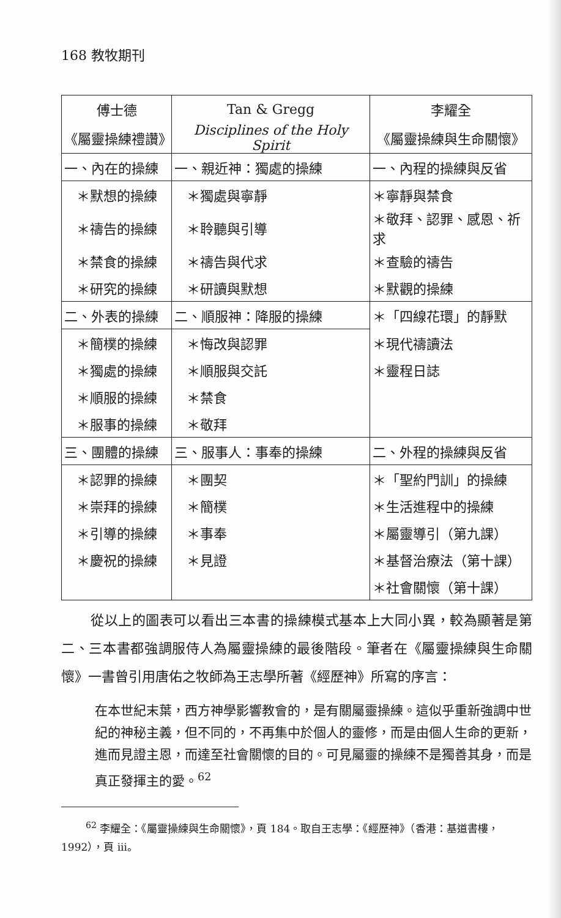168 教牧期刊
| 傅士德 | Tan & Gregg | 李耀全 |
| 《屬靈操練禮讚》 | Disciplines of the Holy Spirit | 《屬靈操練與生命關懷》 |
| 一、內在的操練 | 一、親近神：獨處的操練 | 一、內程的操練與反省 |
| ＊默想的操練 | ＊獨處與寧靜 | ＊寧靜與禁食 |
| ＊禱告的操練 | ＊聆聽與引導 | ＊敬拜、認罪、感恩、祈求 |
| ＊禁食的操練 | ＊禱告與代求 | ＊查驗的禱告 |
| ＊研究的操練 | ＊研讀與默想 | ＊默觀的操練 |
| 二、外表的操練 | 二、順服神：降服的操練 | ＊「四線花環」的靜默 |
| ＊簡樸的操練 | ＊悔改與認罪 | ＊現代禱讀法 |
| ＊獨處的操練 | ＊順服與交託 | ＊靈程日誌 |
| ＊順服的操練 | ＊禁食 | |
| ＊服事的操練 | ＊敬拜 | |
| 三、團體的操練 | 三、服事人：事奉的操練 | 二、外程的操練與反省 |
| ＊認罪的操練 | ＊團契 | ＊「聖約門訓」的操練 |
| ＊崇拜的操練 | ＊簡樸 | ＊生活進程中的操練 |
| ＊引導的操練 | ＊事奉 | ＊屬靈導引（第九課） |
| ＊慶祝的操練 | ＊見證 | ＊基督治療法（第十課） |
| | | ＊社會關懷（第十課） |
從以上的圖表可以看出三本書的操練模式基本上大同小異，較為顯著是第二、三本書都強調服侍人為屬靈操練的最後階段。筆者在《屬靈操練與生命關懷》一書曾引用唐佑之牧師為王志學所著《經歷神》所寫的序言：
在本世紀末葉，西方神學影響教會的，是有關屬靈操練。這似乎重新強調中世紀的神秘主義，但不同的，不再集中於個人的靈修，而是由個人生命的更新，進而見證主恩，而達至社會關懷的目的。可見屬靈的操練不是獨善其身，而是真正發揮主的愛。<sup>62</sup>
<sup>62</sup> 李耀全：《屬靈操練與生命關懷》，頁 184。取自王志學：《經歷神》（香港：基道書樓，1992），頁 iii。